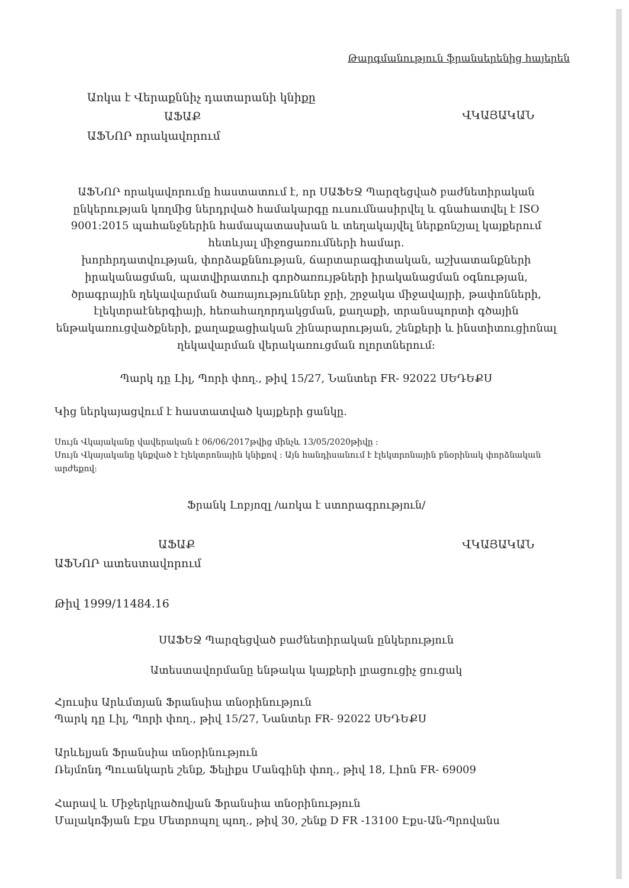Թարգմանություն ֆրանսերենից հայերեն
Առկա է Վերաքննիչ դատարանի կնիքը
ԱՖԱՔ
ԱՖՆՈՐ որակավորում
ՎԿԱՅԱԿԱՆ
ԱՖՆՈՐ որակավորումը հաստատում է, որ ՍԱՖԵՋ Պարզեցված բաժնետիրական ընկերության կողմից ներդրված համակարգը ուսումնասիրվել և գնահատվել է ISO 9001:2015 պահանջներին համապատասխան և տեղակայվել ներքոնշյալ կայքերում հետևյալ միջոցառումների համար.
խորհրդատվության, փորձաքննության, ճարտարագիտական, աշխատանքների իրականացման, պատվիրատուի գործառույթների իրականացման օգնության, ծրագրային ղեկավարման ծառայություններ ջրի, շրջակա միջավայրի, թափոնների, էլեկտրաէներգիայի, հեռահաղորդակցման, քաղաքի, տրանսպորտի գծային ենթակառուցվածքների, քաղաքացիական շինարարության, շենքերի և ինստիտուցիոնալ ղեկավարման վերակառուցման ոլորտներում:
Պարկ դը Լիլ, Պորի փող., թիվ 15/27, Նանտեր FR- 92022 ՍԵԴԵՔՍ
Կից ներկայացվում է հաստատված կայքերի ցանկը.
Սույն Վկայականը վավերական է 06/06/2017թվից մինչև 13/05/2020թիվը :
Սույն Վկայականը կնքված է էլեկտրոնային կնիքով : Այն հանդիսանում է էլեկտրոնային բնօրինակ փորձնական արժեքով:
Ֆրանկ Լոբյոզլ /առկա է ստորագրություն/
ԱՖԱՔ
ԱՖՆՈՐ ատեստավորում
ՎԿԱՅԱԿԱՆ
Թիվ 1999/11484.16
ՍԱՖԵՋ Պարզեցված բաժնետիրական ընկերություն
Ատեստավորմանը ենթակա կայքերի լրացուցիչ ցուցակ
Հյուսիս Արևմտյան Ֆրանսիա տնօրինություն
Պարկ դը Լիլ, Պորի փող., թիվ 15/27, Նանտեր FR- 92022 ՍԵԴԵՔՍ
Արևելյան Ֆրանսիա տնօրինություն
Ռեյմոնդ Պուանկարե շենք, Ֆելիքս Մանգինի փող., թիվ 18, Լիոն FR- 69009
Հարավ և Միջերկրածովյան Ֆրանսիա տնօրինություն
Մալակոֆյան Էքս Մետրոպոլ պող., թիվ 30, շենք D FR -13100 Էքս-Ան-Պրովանս